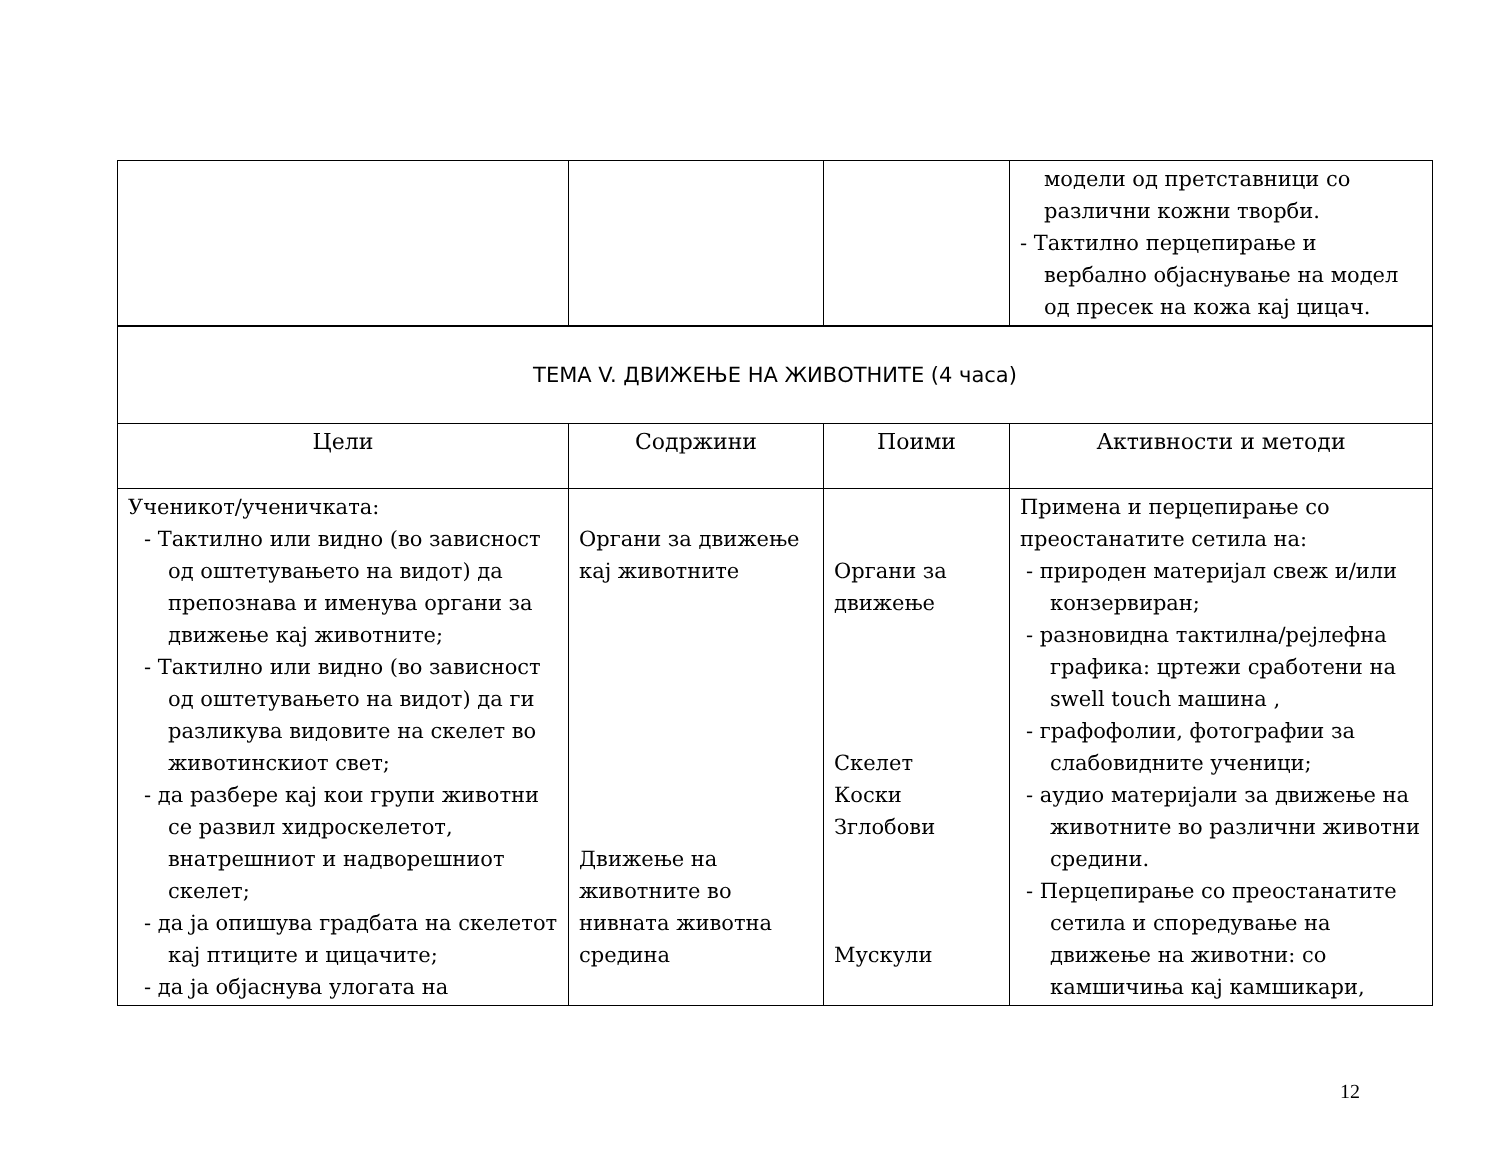| | | | модели од претставници со различни кожни творби. - Тактилно перцепирање и вербално објаснување на модел од пресек на кожа кај цицач. |
| ТЕМА V. ДВИЖЕЊЕ НА ЖИВОТНИТЕ (4 часа) | | | |
| Цели | Содржини | Поими | Активности и методи |
| Ученикот/ученичката: - Тактилно или видно (во зависност од оштетувањето на видот) да препознава и именува органи за движење кај животните; - Тактилно или видно (во зависност од оштетувањето на видот) да ги разликува видовите на скелет во животинскиот свет; - да разбере кај кои групи животни се развил хидроскелетот, внатрешниот и надворешниот скелет; - да ја опишува градбата на скелетот кај птиците и цицачите; - да ја објаснува улогата на | Органи за движење кај животните Движење на животните во нивната животна средина | Органи за движење Скелет Коски Зглобови Мускули | Примена и перцепирање со преостанатите сетила на: - природен материјал свеж и/или конзервиран; - разновидна тактилна/рејлефна графика: цртежи сработени на swell touch машина , - графофолии, фотографии за слабовидните ученици; - аудио материјали за движење на животните во различни животни средини. - Перцепирање со преостанатите сетила и споредување на движење на животни: со камшичиња кај камшикари, |
12